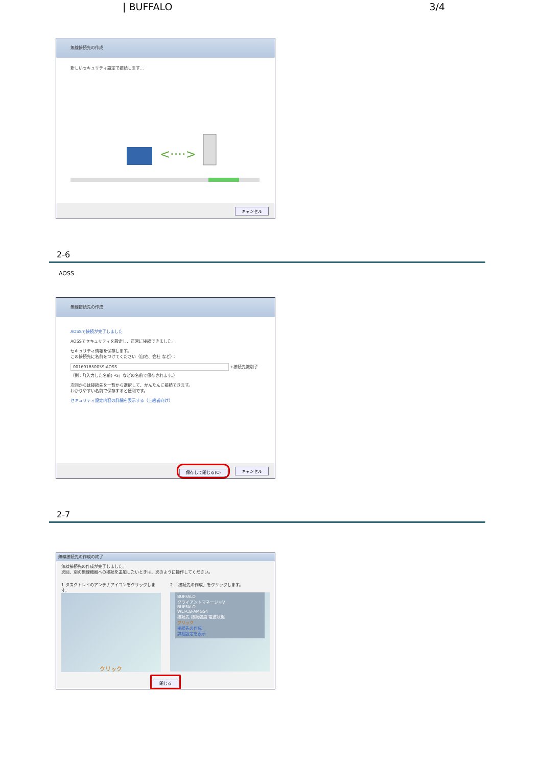| BUFFALO 3/4
無線接続先の作成
新しいセキュリティ設定で接続します...
<····>
キャンセル
2-6
AOSS
無線接続先の作成
AOSSで接続が完了しました
AOSSでセキュリティを設定し、正常に接続できました。
セキュリティ情報を保存します。
この接続先に名前をつけてください（自宅、会社 など）：
001601B50059-AOSS +接続先識別子
（例：「(入力した名前) -G」などの名前で保存されます。）
次回からは接続先を一覧から選択して、かんたんに接続できます。
わかりやすい名前で保存すると便利です。
セキュリティ設定内容の詳細を表示する（上級者向け）
保存して閉じる(C) キャンセル
2-7
無線接続先の作成の終了
無線接続先の作成が完了しました。
次回、別の無線機器への接続を追加したいときは、次のように操作してください。
1 タスクトレイのアンテナアイコンをクリックします。
クリック
2 「接続先の作成」をクリックします。
BUFFALO
クライアントマネージャV
BUFFALO
WLI-CB-AMG54
接続先 接続強度 電波状態
クリック
接続先の作成
詳細設定を表示
閉じる